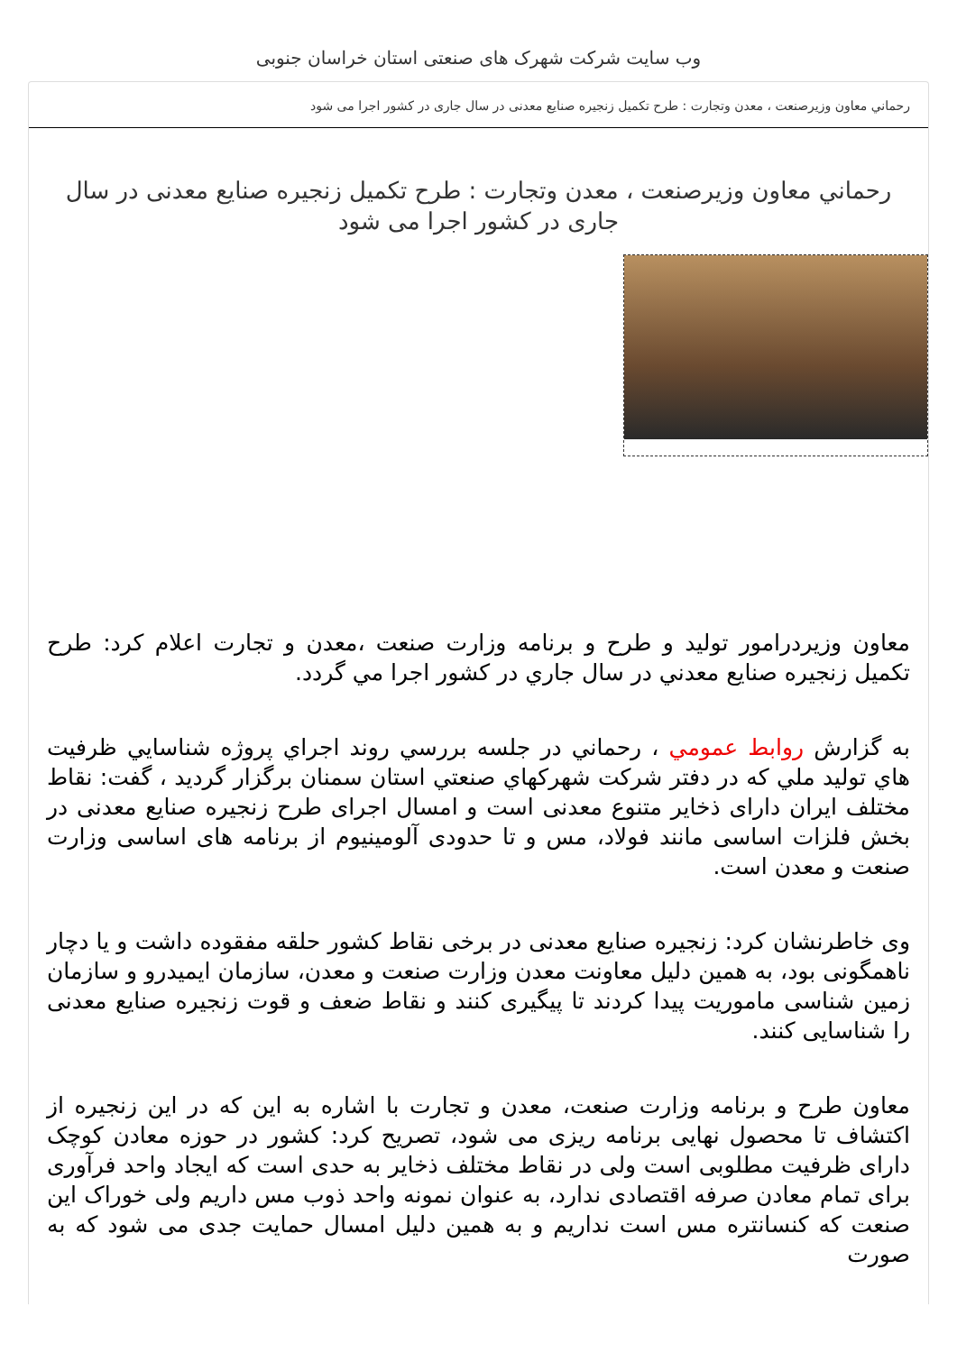وب سایت شرکت شهرک های صنعتی استان خراسان جنوبی
رحماني معاون وزيرصنعت ، معدن وتجارت : طرح تکمیل زنجیره صنایع معدنی در سال جاری در کشور اجرا می شود
رحماني معاون وزيرصنعت ، معدن وتجارت : طرح تکمیل زنجیره صنایع معدنی در سال جاری در کشور اجرا می شود
معاون وزيردرامور توليد و طرح و برنامه وزارت صنعت ،معدن و تجارت اعلام كرد: طرح تكميل زنجيره صنايع معدني در سال جاري در كشور اجرا مي گردد.
به گزارش روابط عمومي ، رحماني در جلسه بررسي روند اجراي پروژه شناسايي ظرفيت هاي توليد ملي كه در دفتر شركت شهركهاي صنعتي استان سمنان برگزار گرديد ، گفت: نقاط مختلف ایران دارای ذخایر متنوع معدنی است و امسال اجرای طرح زنجیره صنایع معدنی در بخش فلزات اساسی مانند فولاد، مس و تا حدودی آلومینیوم از برنامه های اساسی وزارت صنعت و معدن است.
وی خاطرنشان کرد: زنجیره صنایع معدنی در برخی نقاط کشور حلقه مفقوده داشت و یا دچار ناهمگونی بود، به همین دلیل معاونت معدن وزارت صنعت و معدن، سازمان ایمیدرو و سازمان زمین شناسی ماموریت پیدا کردند تا پیگیری کنند و نقاط ضعف و قوت زنجیره صنایع معدنی را شناسایی کنند.
معاون طرح و برنامه وزارت صنعت، معدن و تجارت با اشاره به این که در این زنجیره از اکتشاف تا محصول نهایی برنامه ریزی می شود، تصریح کرد: کشور در حوزه معادن کوچک دارای ظرفیت مطلوبی است ولی در نقاط مختلف ذخایر به حدی است که ایجاد واحد فرآوری برای تمام معادن صرفه اقتصادی ندارد، به عنوان نمونه واحد ذوب مس داریم ولی خوراک این صنعت که کنسانتره مس است نداریم و به همین دلیل امسال حمایت جدی می شود که به صورت